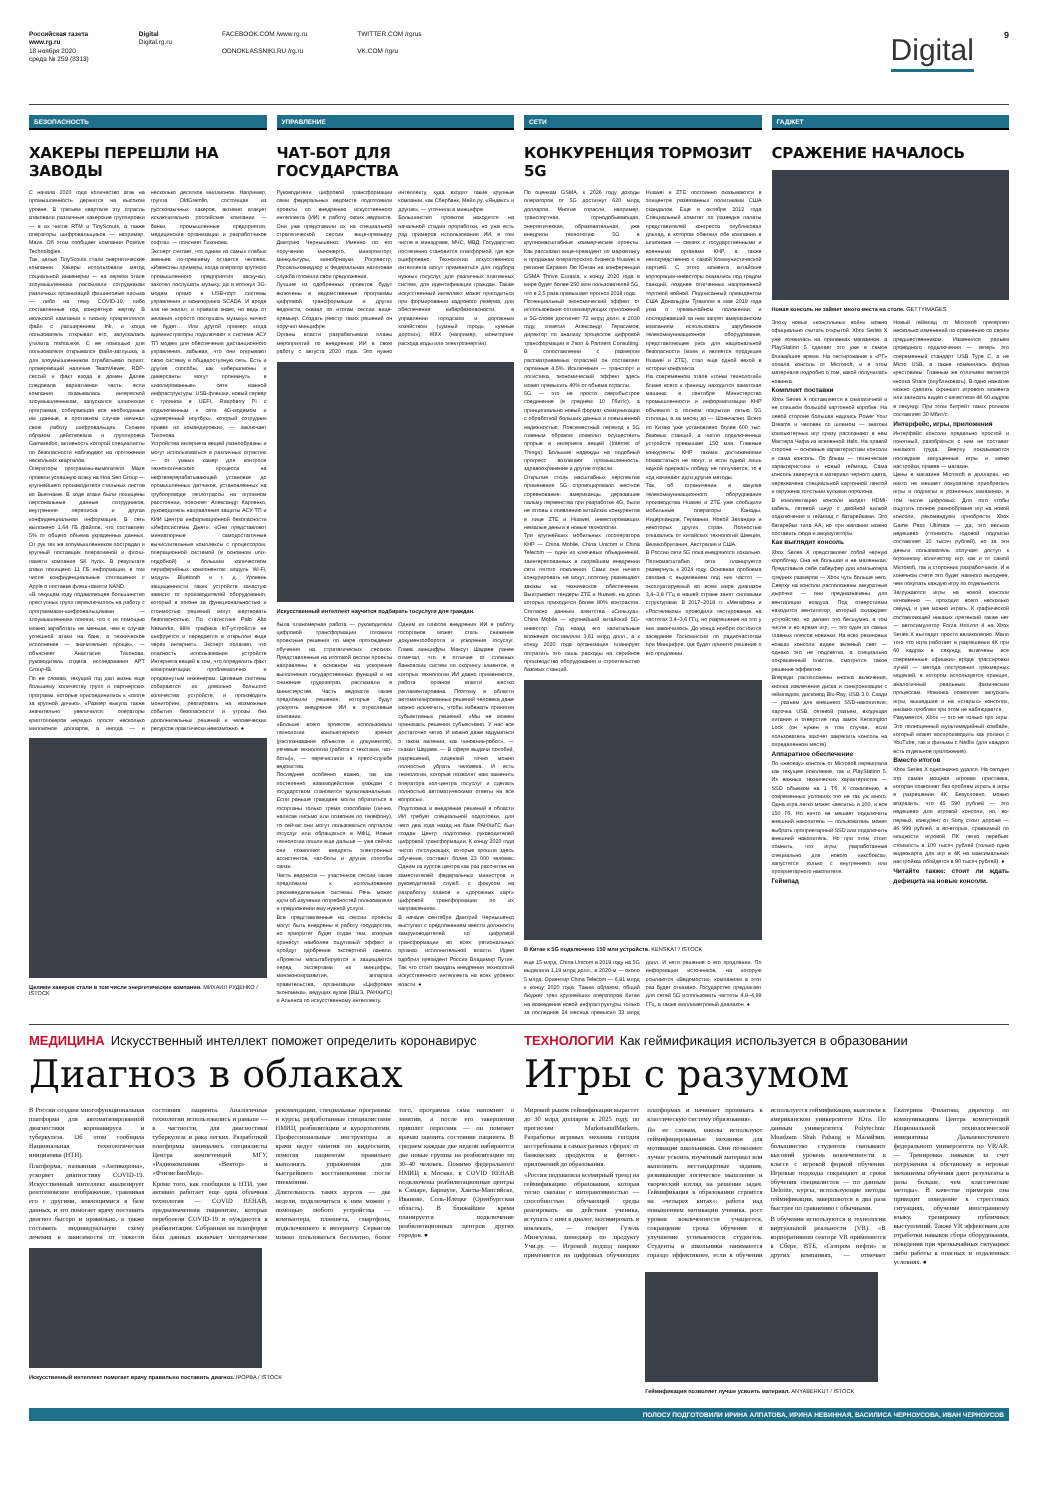Российская газета
www.rg.ru
18 ноября 2020
среда № 259 (8313)
Digital
Digital.rg.ru
FACEBOOK.COM /www.rg.ru
ODNOKLASSNIKI.RU /rg.ru
TWITTER.COM /rgrus
VK.COM /rgru
Digital
9
БЕЗОПАСНОСТЬ
ХАКЕРЫ ПЕРЕШЛИ НА ЗАВОДЫ
С начала 2020 года количество атак на промышленность держится на высоком уровне. В третьем квартале эту отрасль атаковали различные хакерские группировки — в их числе RTM и TinyScouts, а также операторы шифровальщиков — например, Maze. Об этом сообщает компания Positive Technologies.
Так, целью TinyScouts стали энергетические компании. Хакеры использовали метод социальной инженерии — на первом этапе злоумышленники рассылали сотрудникам различных организаций фишинговые письма — либо на тему COVID-19, либо составленные под конкретную жертву. В июльской кампании к письму прикреплялся файл с расширением .lnk, и когда пользователь открывал его, запускалась утилита mshta.exe. С ее помощью для пользователя открывался файл-заглушка, а для злоумышленников отрабатывал скрипт, проверяющий наличие TeamViewer, RDP-сессий и факт входа в домен. Далее следовала вариативная часть: если компания оказывалась интересной злоумышленникам, запускался шпионская программа, собирающая все необходимые им данные, в противном случае начинал свою работу шифровальщик. Схожим образом действовала и группировка Gamaredon, активность которой специалисты по безопасности наблюдают на протяжении нескольких кварталов.
Операторы программы-вымогателя Maze провели успешную атаку на Hoa Sen Group — крупнейшего производителя стальных листов во Вьетнаме. В ходе атаки были похищены персональные данные сотрудников, внутренняя переписка и другая конфиденциальная информация. В сеть выложено 1,64 ГБ файлов, что составляет 5% от общего объема украденных данных. От рук тех же злоумышленников пострадал и крупный поставщик оперативной и флэш-памяти компания SK hynix. В результате атаки похищено 11 ГБ информации, в том числе конфиденциальные соглашения с Apple о поставке флеш-памяти NAND.
«В текущем году подавляющее большинство преступных групп переключилось на работу с программами-шифровальщиками — злоумышленники поняли, что с их помощью можно заработать не меньше, чем в случае успешной атаки на банк, а техническое исполнение — значительно проще», — объясняет Анастасия Тихонова, руководитель отдела исследования APT Group-IB.
По ее словам, текущий год дал жизнь еще большему количеству групп и партнерских программ, которые присоединились к «охоте за крупной дичью». «Размер выкупа также значительно увеличился: операторы криптолокеров нередко просят несколько миллионов долларов, а иногда — и несколько десятков миллионов. Например, группа OldGremlin, состоящая из русскоязычных хакеров, активно атакует исключительно российские компании — банки, промышленные предприятия, медицинские организации и разработчиков софта», — поясняет Тихонова.
Эксперт считает, что одним из самых слабых звеньев по-прежнему остается человек. «Известны примеры, когда оператор крупного промышленного предприятия заскучал, захотел послушать музыку, да и воткнул 3G-модем прямо в USB-порт системы управления и мониторинга SCADA. И вроде зла не желал, и правила знает, но ведь от желания «просто послушать музыку» ничего не будет… Или другой пример: когда администраторы подключают к системе АСУ ТП модем для обеспечения дистанционного управления, забывая, что они открывают свою систему в общедоступную сеть. Есть и другие способы, как кибершпионы и диверсанты могут проникнуть в «изолированные» сети важной инфраструктуры: USB-флешки, новый сервер с трояном в UEFI, Raspberry Pi с подключенным к сети 4G-модемом и «доверенный ноутбук», который сотрудник привез из командировки», — заключает Тихонова.
Устройства интернета вещей разнообразны и могут использоваться в различных отраслях — от умных камер для контроля технологического процесса на нефтеперерабатывающей установке до промышленных датчиков, установленных на трубопроводе теплотрассы на огромном расстоянии, поясняет Александр Карпенко, руководитель направления защиты АСУ ТП и КИИ Центра информационной безопасности «Инфосистемы Джет». «Они представляют миниатюрные самодостаточные вычислительные комплексы с процессором, операционной системой (в основном unix-подобной) и большим количеством периферийных компонентов: модуль Wi-Fi, модуль Bluetooth и т. д. Уровень защищенности таких устройств зачастую зависит от производителей оборудования, который в погоне за функциональностью и стоимостью решений могут жертвовать безопасностью. По статистике Palo Alto Networks, 98% трафика IoT-устройств не шифруется и передается в открытом виде через интернет». Эксперт полагает, что опасность использования устройств Интернета вещей в том, что определить факт компрометации проблематично и продвинутым инженерам. Целевые системы собираются из довольно большого количества устройств, и производить мониторинг, реагировать на возможные события безопасности и угрозы без дополнительных решений и человеческих ресурсов практически невозможно. ●
Целями хакеров стали в том числе энергетические компании. МИХАИЛ РУДЕНКО / ISTOCK
УПРАВЛЕНИЕ
ЧАТ-БОТ ДЛЯ ГОСУДАРСТВА
Руководители цифровой трансформации семи федеральных ведомств подготовили проекты по внедрению искусственного интеллекта (ИИ) в работу своих ведомств. Они уже представили их на специальной стратегической сессии вице-премьеру Дмитрию Чернышенко. Именно по его поручению минэнерго, минпромторг, минкультуры, минобрнауки, Росреестр, Россельхознадзор и Федеральная налоговая служба готовили свои предложения.
Лучшие из одобренных проектов будут включены в ведомственные программы цифровой трансформации и других ведомств, сказал по итогам сессии вице-премьер. Создать реестр таких решений он поручил минцифре.
Органы власти разрабатывали планы мероприятий по внедрению ИИ в свою работу с августа 2020 года. Это нужно интеллекту, куда входят такие крупные компании, как Сбербанк, Мейл.ру, «Яндекс» и другие», — уточнили в минцифре.
Большинство проектов находятся на начальной стадии проработки, но уже есть ряд примеров использования ИИ, в том числе в минздраве, МЧС, МВД. Государство постепенно становится платформой, где все оцифровано. Технологии искусственного интеллекта могут применяться для подбора нужных госуслуг, для различных платежных систем, для идентификации граждан. Также искусственный интеллект может пригодиться при формировании кадрового резерва, для обеспечения кибербезопасности, в управлении городским и дорожным хозяйством («умный город», «умные дороги»), ЖКХ (например, мониторинг расхода воды или электроэнергии).
Искусственный интеллект научится подбирать госуслуги для граждан.
была планомерная работа — руководители цифровой трансформации готовили проектные решения по мере прохождения обучения на стратегических сессиях. Представленные на итоговой сессии проекты направлены в основном на ускорение выполнения государственных функций и на снижение трудозатрат, рассказали в министерстве. Часть ведомств также предложили решения, которые будут ускорять внедрение ИИ в отраслевые компании.
«Больше всего проектов использовали технологии компьютерного зрения (распознавание объектов и документов), речевые технологии (работа с текстами, чат-боты)», — перечислили в пресс-службе ведомства.
Последнее особенно важно, так как постепенно взаимодействие граждан с государством становится мультиканальным. Если раньше граждане могли обратиться в госорганы только тремя способами (лично, написав письмо или позвонив по телефону), то сейчас они могут пользоваться порталом госуслуг или обращаться в МФЦ. Новые технологии пошли еще дальше — уже сейчас они позволяют внедрять электронных ассистентов, чат-боты и другие способы связи.
Часть ведомств — участников сессии также предложили к использованию рекомендательные системы. Речь может идти об изучении потребностей пользователя и предложении ему нужной услуги.
Все представленные на сессии проекты могут быть внедрены в работу государства, но приоритет будет отдан тем, которые принесут наиболее ощутимый эффект и пройдут одобрение экспертной панели. «Проекты масштабируются и защищаются перед экспертами из минцифры, минэкономразвития, аппарата правительства, организации «Цифровая экономика», ведущих вузов (ВШЭ, РАНХиГС) и Альянса по искусственному интеллекту.
Одним из плюсов внедрения ИИ в работу госорганов может стать снижение документооборота и ускорение госуслуг. Глава минцифры Максут Шадаев ранее отмечал, что в отличие от сложных банковских систем по скорингу клиентов, в которых технологии ИИ давно применяются, работа органов власти жестко регламентирована. Поэтому в области автоматизированных решений человека даже можно исключить, чтобы избежать принятия субъективных решений. «Мы не можем принимать решения субъективно. У нас все достаточно четко. И можно даже задуматься о таком явлении, как чиновник-робот», — сказал Шадаев. — В сфере выдачи пособий, разрешений, лицензий точно можно полностью убрать человека. И есть технологии, которые позволят нам заменить оператора кол-центра госуслуг и сделать полностью автоматическими ответы на все вопросы».
Подготовка и внедрение решений в области ИИ требует специальной подготовки, для чего два года назад на базе РАНХиГС был создан Центр подготовки руководителей цифровой трансформации. К концу 2020 года число госслужащих, которые прошли здесь обучение, составит более 23 000 человек. Одним из курсов центра как раз рассчитан на заместителей федеральных министров и руководителей служб, с фокусом на разработку планов и «дорожных карт» цифровой трансформации по их направлениям.
В начале сентября Дмитрий Чернышенко выступил с предложением ввести должности замруководителей по цифровой трансформации во всех региональных органах исполнительной власти. Идею одобрил президент России Владимир Путин. Так что стоит ожидать внедрения технологий искусственного интеллекта на всех уровнях власти. ●
СЕТИ
КОНКУРЕНЦИЯ ТОРМОЗИТ 5G
По оценкам GSMA, к 2026 году доходы операторов от 5G достигнут 620 млрд долларов. Многие отрасли, например, транспортная, горнодобывающая, энергетическая, образовательная, уже внедрили технологию 5G в крупномасштабные коммерческие проекты. Как рассказал вице-президент по маркетингу и продажам операторского бизнеса Huawei в регионе Евразия Лю Юнган на конференции GSMA Thrive Eurasia, к концу 2020 года в мире будет более 250 млн пользователей 5G, что в 2,5 раза превышает прогноз 2018 года.
Потенциальный экономический эффект от использования оптимизирующих приложений и 5G-слоев достигнет 72 млрд долл. в 2030 году, отметил Александр Герасимов, директор по анализу процессов цифровой трансформации в J'son & Partners Consulting. В сопоставлении с размером рассматриваемых отраслей он составляет скромные 4,5%. Исключения — транспорт и логистика, экономический эффект здесь может превысить 40% от объема отрасли.
5G — это не просто сверхбыстрое соединение (в среднем 10 Гбит/с), а принципиально новый формат коммуникации с обработкой больших данных и повышенной надежностью. Повсеместный переход к 5G главным образом позволит осуществить прорыв в интернете вещей (Internet of Things). Большие надежды на подобный прогресс возлагают промышленность, здравоохранение и другие отрасли.
Открытие столь масштабных перспектив применения 5G спровоцировало жесткое соревнование: американцы, державшие пальму первенства при разработке 4G, были не готовы к появлению китайских конкурентов в лице ZTE и Huawei, инвестировавших немалые деньги в новые технологии.
Три крупнейших мобильных госоператора КНР — China Mobile, China Unicom и China Telecom — одни из ключевых объединений, заинтересованных в скорейшем внедрении сети пятого поколения. Сами они ничего конкурировать не могут, поэтому размещают заказы на техническое обеспечение. Выигрывают тендеры ZTE и Huawei, на долю которых приходится более 80% контрактов. Согласно данным агентства «Синьхуа», China Mobile — крупнейший китайский 5G-инвестор. Год назад его капитальные вложения составляли 3,61 млрд долл., а к концу 2020 года организация планирует потратить это лишь расходы на серийное производство оборудования и строительство базовых станций.
Huawei и ZTE постоянно оказываются в эпицентре развязанных политиками США скандалов. Еще в октябре 2012 года Специальный комитет по разведке палаты представителей конгресса опубликовал доклад, в котором обвинил обе компании в шпионаже — связях с государственными и военными органами КНР, а также непосредственно с самой Коммунистической партией. С этого момента китайские корпорации-инвесторы оказались под градом санкций, позднее отягченных напряженной торговой войной. Подписанный президентом США Дональдом Трампом в мае 2019 года указ о чрезвычайном положении и последовавший за ним запрет американским компаниям использовать зарубежное телекоммуникационное оборудование, представляющее риск для национальной безопасности (коим и является продукция Huawei и ZTE), стал еще одной вехой в истории конфликта.
На современном этапе «гонки технологий» ближе всего к финишу находится азиатская машина: в сентябре Министерство промышленности и информатизации КНР объявило о полном покрытии сетью 5G столицы, а за месяц до — Шэньчжэня. Всего по Китаю уже установлено более 600 тыс. базовых станций, а число подключенных устройств превышает 150 млн. Главные конкуренты КНР такими достижениями похвастаться не могут, и если одной лишь наукой одержать победу не получается, то в ход начинают идти другие методы.
Так, об ограничении в закупке телекоммуникационного оборудования производства Huawei и ZTE уже сообщили мобильные операторы Канады, Нидерландов, Германии, Новой Зеландии и некоторых других стран. Полностью отказались от китайских технологий Швеция, Великобритания, Австралия и США.
В России сети 5G пока внедряются локально. Полномасштабно сети планируется развернуть к 2024 году. Основная проблема связана с выделением под них частот — эксплуатируемый во всем мире диапазон 3,4–3,8 ГГц в нашей стране занят силовыми структурами. В 2017–2018 гг. «Мегафон» и «Ростелеком» проводили тестирование на частотах 3,4–3,6 ГГц, но разрешение на это у них закончилось. До конца ноября состоится заседание Госкомиссии по радиочастотам при Минцифре, где будет принято решение о его продлении.
В Китае к 5G подключено 150 млн устройств. KENSKAT / ISTOCK
еще 15 млрд. China Unicom в 2019 году на 5G выделила 1,19 млрд долл., в 2020-м — около 5 млрд. Ориентир China Telecom — 6,81 млрд к концу 2020 года. Таким образом, общий бюджет трех крупнейших операторов Китая на возведение новой инфраструктуры только за последние 24 месяца превысил 33 млрд долл. И нято решение о его продлении. По информации источников, на которую ссылаются «Ведомости», компаниям в этот раз будет отказано. Государство предлагает для сетей 5G использовать частоты 4,8–4,99 ГГц, а также миллиметровый диапазон. ●
ГАДЖЕТ
СРАЖЕНИЕ НАЧАЛОСЬ
Новая консоль не займет много места на столе. GETTYIMAGES
Эпоху новых «консольных войн» можно официально считать открытой. Xbox Series X уже появилась на прилавках магазинов, а PlayStation 5 сделает это уже в самое ближайшее время. На тестирование к «РГ» попала консоль от Microsoft, и в этом материале подробно о том, какой получилась новинка.
Комплект поставки
Xbox Series X поставляется в симпатичной и не слишком большой картонной коробке. На левой стороне большая надпись Power Your Dreams и человек со шлемом — знатоки компьютерных игр сразу распознают в нем Мастера Чифа из вселенной Halo. На правой стороне — основные характеристики консоли и сама консоль. По бокам — технические характеристики и новый геймпад. Сама консоль завернута в материал черного цвета, перехвачена специальной картонной лентой и окружена толстыми кусками поролона.
В комплектацию консоли входят HDMI-кабель, сетевой шнур с двойной вилкой подключения и геймпад с батарейками. Это батарейки типа AA, но при желании можно поставить сюда и аккумуляторы.
Как выглядит консоль
Xbox Series X представляет собой черную коробочку. Она не большая и не маленькая. Представьте себе сабвуфер для компьютера средних размеров — Xbox чуть больше него. Сверху на консоли расположены аккуратные дырочки — они предназначены для вентиляции воздуха. Под отверстиями находится вентилятор, который охлаждает устройство, но делает это бесшумно, в том числе и во время игр, — это один из самых главных плюсов новинки. На всех резиновых ножках консоли виден зеленый свет — однако это не подсветка, а специально покрашенный пластик, смотрится такое решение эффектно.
Впереди расположены кнопка включения, кнопка извлечения диска и синхронизации с геймпадом, дисковод Blu-Ray, USB 3.0. Сзади — разъем для внешнего SSD-накопителя, парочка USB, сетевой разъем, входящая питания и отверстие под замок Kensington Lock (он нужен в том случае, если пользователь захочет закрепить консоль на определенном месте).
Аппаратное обеспечение
По «железу» консоль от Microsoft переиграла как текущее поколение, так и PlayStation 5. Из важных технических характеристик — SSD объемом на 1 Тб. К сожалению, в современных условиях это не так уж много. Одна игра легко может «весить» и 100, и все 150 Гб. Но ничто не мешает подключить внешний накопитель — пользователь может выбрать проприетарный SSD или подключить внешний накопитель. Но при этом стоит помнить, что игры, разработанные специально для нового «иксбокса», запустятся только с внутреннего или проприетарного накопителя.
Геймпад
Новый геймпад от Microsoft претерпел несколько изменений по сравнению со своим предшественником. Изменился разъем проводного подключения — теперь это современный стандарт USB Type C, а не Micro USB, а также поменялась форма крестовины. Главным же отличием является кнопка Share (опубликовать). В одно нажатие можно сделать скриншот игрового момента или записать видео с качеством 4К 60 кадров в секунду. При этом битрейт таких роликов составляет 30 Мбит/с.
Интерфейс, игры, приложения
Интерфейс консоли предельно простой и понятный, разобраться с ним не составит никакого труда. Вверху показываются последние запущенные игры и меню настройки, правее — магазин.
Цены в магазине Microsoft в долларах, но никто не мешает покупателю приобретать игры и подписки в розничных магазинах, в том числе цифровых. Для того чтобы ощутить полное разнообразие игр на новой консоли, рекомендуем приобрести Xbox Game Pass Ultimate — да, это весьма недешево (стоимость годовой подписки составляет 10 тысяч рублей), но за эти деньги пользователь получает доступ к огромному количеству игр, как и от самой Microsoft, так и сторонних разработчиков. И в конечном счете это будет намного выгоднее, чем покупать каждую игру по отдельности.
Загружаются игры на новой консоли мгновенно — проходит всего несколько секунд, и уже можно играть. К графической составляющей никаких претензий также нет — автосимулятор Forza Horizon 4 на Xbox Series X выглядит просто великолепно. Мало того что игра работает в разрешении 4К при 60 кадрах в секунду, включены все современные «фишки» вроде трассировки лучей — метода построения трехмерных моделей, в котором используется принцип, аналогичный реальным физическим процессам. Новинка позволяет запускать игры, вышедшие и на «старых» консолях, никаких проблем при этом не наблюдается.
Разумеется, Xbox — это не только про игры. Это полноценный мультимедийный комбайн, который может воспроизводить как ролики с YouTube, так и фильмы с Netflix (для каждого есть отдельное приложение).
Вместо итогов
Xbox Series X однозначно удался. На сегодня это самая мощная игровая приставка, которая позволяет без проблем играть в игры в разрешении 4К. Безусловно, можно возразить, что 45 590 рублей — это недешево для игровой консоли, но, во-первых, конкурент от Sony стоит дороже — 46 999 рублей, а во-вторых, сравнимый по мощности игровой ПК легко перебьет стоимость в 100 тысяч рублей (только одна видеокарта для игр в 4К на максимальных настройках обойдется в 90 тысяч рублей). ●
Читайте также: стоит ли ждать дефицита на новые консоли.
МЕДИЦИНА Искусственный интеллект поможет определить коронавирус
Диагноз в облаках
В России создана многофункциональная платформа для автоматизированной диагностики коронавируса и туберкулеза. Об этом сообщила Национальная технологическая инициатива (НТИ).
Платформа, названная «Антикорона», ускоряет диагностику COVID-19. Искусственный интеллект анализирует рентгеновское изображение, сравнивая его с другими, имеющимися в базе данных, и это помогает врачу поставить диагноз быстро и правильно, а также составить индивидуальную схему лечения в зависимости от тяжести состояния пациента. Аналогичные технологии использовались и раньше — в частности, для диагностики туберкулеза и рака легких. Разработкой платформы занимались специалисты Центра компетенций МГУ, «Радиокомпании «Вектор» и «ФтизисБиоМед».
Кроме того, как сообщили в НТИ, уже активно работает еще одна облачная технология — COVID REHAB, предназначенная пациентам, которые переболели COVID-19 и нуждаются в реабилитации. Собранная на платформе база данных включает методические рекомендации, специальные программы и курсы, разработанные специалистами НМИЦ реабилитации и курортологии. Профессиональные инструкторы и врачи ведут занятия по видеосвязи, помогая пациентам правильно выполнять упражнения для быстрейшего восстановления после пневмонии.
Длительность таких курсов — две недели, подключиться к ним можно с помощью любого устройства — компьютера, планшета, смартфона, подключенного к интернету. Сервисом можно пользоваться бесплатно, более того, программа сама напомнит о занятии, а после его завершения пришлет опросник — он поможет врачам оценить состояние пациента. В среднем каждые две недели набираются две новые группы на реабилитацию по 30–40 человек. Помимо федерального НМИЦ в Москве, к COVID REHAB подключены реабилитационные центры в Самаре, Барнауле, Ханты-Мансийске, Иванове, Соль-Илецке (Оренбургская область). В ближайшее время планируется подключение реабилитационных центров других городов. ●
Искусственный интеллект помогает врачу правильно поставить диагноз. IPOPBA / ISTOCK
ТЕХНОЛОГИИ Как геймификация используется в образовании
Игры с разумом
Мировой рынок геймификации вырастет до 30 млрд долларов к 2025 году, по прогнозам MarketsandMarkets. Разработка игровых механик сегодня востребована в самых разных сферах: от банковских продуктов и фитнес-приложений до образования.
«Россия подхватила всемирный тренд на геймификацию образования, которая тесно связана с интерактивностью — способностью обучающей среды реагировать на действия ученика, вступать с ним в диалог, мотивировать и вовлекать, — говорит Гузель Мингулова, менеджер по продукту Учи.ру. — Игровой подход широко применяется на цифровых обучающих платформах и начинает проникать в классическую систему образования».
По ее словам, школы используют геймифицированные механики для мотивации школьников. Они позволяют лучше усвоить изученный материал или выполнить нестандартные задания, развивающие логическое мышление и творческий взгляд на решение задач. Геймификация в образовании строится на «четырех китах»: работа над повышением мотивации ученика, рост уровня вовлеченности учащегося, сокращение срока обучения и улучшение успеваемости студентов. Студенты и школьники занимаются гораздо эффективнее, если в обучении используется геймификация, выяснили в американском университете Юта. По данным университета Polytechnic Muadzam Shah Pahang в Малайзии, большинство студентов связывают высокий уровень вовлеченности в классе с игровой формой обучения. Игровые подходы сокращают и сроки обучения специалистов — по данным Deloitte, курсы, использующие методы геймификации, завершаются в два раза быстрее по сравнению с обычными.
В обучении используются и технологии виртуальной реальности (VR). «В корпоративном секторе VR применяется в Сбере, ВТБ, «Газпром нефти» и других компаниях, — отмечает Екатерина Филатова, директор по коммуникациям Центра компетенций Национальной технологической инициативы Дальневосточного федерального университета по VR/AR. — Тренировка навыков за счет погружения в обстановку и игровые механизмы обучения дают результаты в разы больше, чем классические методы». В качестве примеров она приводит поведение в стрессовых ситуациях, обучение иностранному языку, тренировку публичных выступлений. Также VR эффективен для отработки навыков сбора оборудования, поведения при чрезвычайных ситуациях либо работы в опасных и отдаленных условиях. ●
Геймификация позволяет лучше усвоить материал. ANYABERKUT / ISTOCK
ПОЛОСУ ПОДГОТОВИЛИ ИРИНА АЛПАТОВА, ИРИНА НЕВИННАЯ, ВАСИЛИСА ЧЕРНОУСОВА, ИВАН ЧЕРНОУСОВ